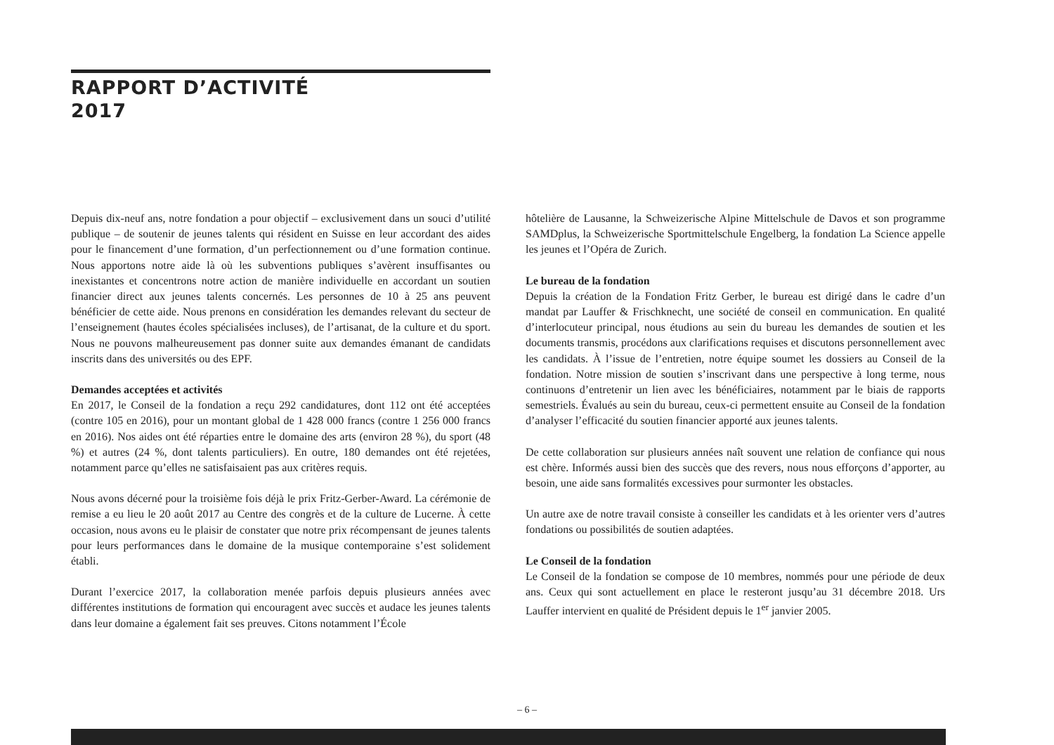RAPPORT D’ACTIVITÉ
2017
Depuis dix-neuf ans, notre fondation a pour objectif – exclusivement dans un souci d’utilité publique – de soutenir de jeunes talents qui résident en Suisse en leur accordant des aides pour le financement d’une formation, d’un perfectionnement ou d’une formation continue. Nous apportons notre aide là où les subventions publiques s’avèrent insuffisantes ou inexistantes et concentrons notre action de manière individuelle en accordant un soutien financier direct aux jeunes talents concernés. Les personnes de 10 à 25 ans peuvent bénéficier de cette aide. Nous prenons en considération les demandes relevant du secteur de l’enseignement (hautes écoles spécialisées incluses), de l’artisanat, de la culture et du sport. Nous ne pouvons malheureusement pas donner suite aux demandes émanant de candidats inscrits dans des universités ou des EPF.
Demandes acceptées et activités
En 2017, le Conseil de la fondation a reçu 292 candidatures, dont 112 ont été acceptées (contre 105 en 2016), pour un montant global de 1 428 000 francs (contre 1 256 000 francs en 2016). Nos aides ont été réparties entre le domaine des arts (environ 28 %), du sport (48 %) et autres (24 %, dont talents particuliers). En outre, 180 demandes ont été rejetées, notamment parce qu’elles ne satisfaisaient pas aux critères requis.
Nous avons décerné pour la troisième fois déjà le prix Fritz-Gerber-Award. La cérémonie de remise a eu lieu le 20 août 2017 au Centre des congrès et de la culture de Lucerne. À cette occasion, nous avons eu le plaisir de constater que notre prix récompensant de jeunes talents pour leurs performances dans le domaine de la musique contemporaine s’est solidement établi.
Durant l’exercice 2017, la collaboration menée parfois depuis plusieurs années avec différentes institutions de formation qui encouragent avec succès et audace les jeunes talents dans leur domaine a également fait ses preuves. Citons notamment l’École
hôtelière de Lausanne, la Schweizerische Alpine Mittelschule de Davos et son programme SAMDplus, la Schweizerische Sportmittelschule Engelberg, la fondation La Science appelle les jeunes et l’Opéra de Zurich.
Le bureau de la fondation
Depuis la création de la Fondation Fritz Gerber, le bureau est dirigé dans le cadre d’un mandat par Lauffer & Frischknecht, une société de conseil en communication. En qualité d’interlocuteur principal, nous étudions au sein du bureau les demandes de soutien et les documents transmis, procédons aux clarifications requises et discutons personnellement avec les candidats. À l’issue de l’entretien, notre équipe soumet les dossiers au Conseil de la fondation. Notre mission de soutien s’inscrivant dans une perspective à long terme, nous continuons d’entretenir un lien avec les bénéficiaires, notamment par le biais de rapports semestriels. Évalués au sein du bureau, ceux-ci permettent ensuite au Conseil de la fondation d’analyser l’efficacité du soutien financier apporté aux jeunes talents.
De cette collaboration sur plusieurs années naît souvent une relation de confiance qui nous est chère. Informés aussi bien des succès que des revers, nous nous efforçons d’apporter, au besoin, une aide sans formalités excessives pour surmonter les obstacles.
Un autre axe de notre travail consiste à conseiller les candidats et à les orienter vers d’autres fondations ou possibilités de soutien adaptées.
Le Conseil de la fondation
Le Conseil de la fondation se compose de 10 membres, nommés pour une période de deux ans. Ceux qui sont actuellement en place le resteront jusqu’au 31 décembre 2018. Urs Lauffer intervient en qualité de Président depuis le 1<sup>er</sup> janvier 2005.
– 6 –